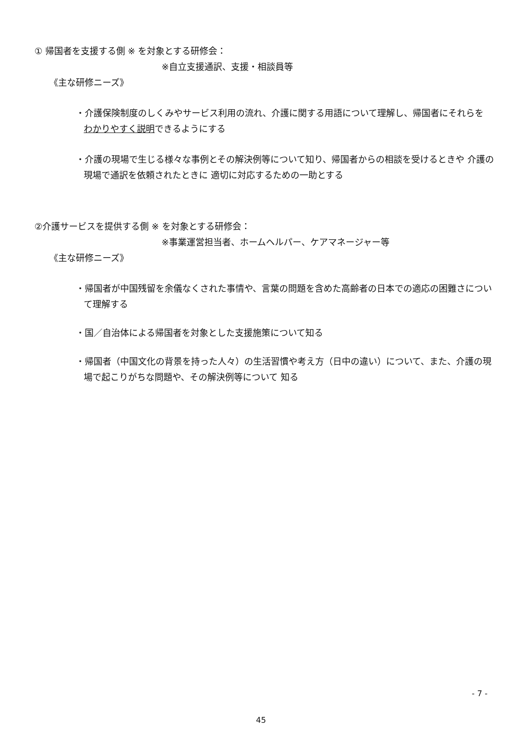① 帰国者を支援する側 ※ を対象とする研修会：
※自立支援通訳、支援・相談員等
《主な研修ニーズ》
・介護保険制度のしくみやサービス利用の流れ、介護に関する用語について理解し、帰国者にそれらを
わかりやすく説明できるようにする
・介護の現場で生じる様々な事例とその解決例等について知り、帰国者からの相談を受けるときや 介護の現場で通訳を依頼されたときに 適切に対応するための一助とする
②介護サービスを提供する側 ※ を対象とする研修会：
※事業運営担当者、ホームヘルパー、ケアマネージャー等
《主な研修ニーズ》
・帰国者が中国残留を余儀なくされた事情や、言葉の問題を含めた高齢者の日本での適応の困難さについて理解する
・国／自治体による帰国者を対象とした支援施策について知る
・帰国者（中国文化の背景を持った人々）の生活習慣や考え方（日中の違い）について、また、介護の現場で起こりがちな問題や、その解決例等について 知る
- 7 -
45